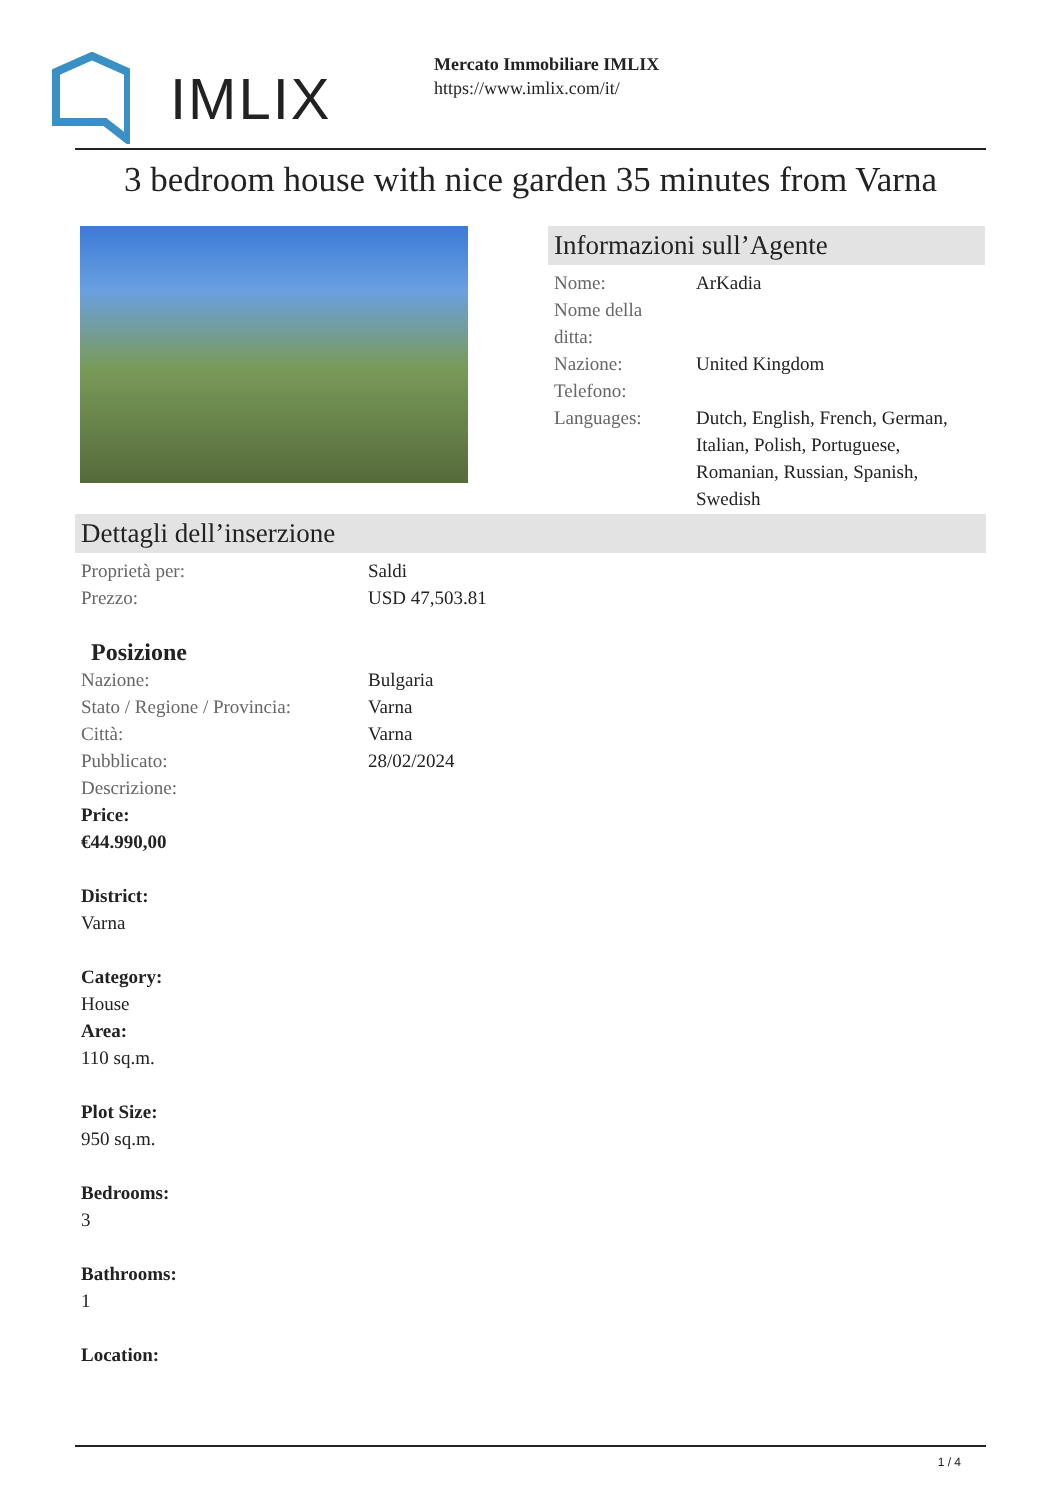IMLIX
Mercato Immobiliare IMLIX
https://www.imlix.com/it/
3 bedroom house with nice garden 35 minutes from Varna
Informazioni sull’Agente
| Nome: | ArKadia |
| Nome della ditta: | |
| Nazione: | United Kingdom |
| Telefono: | |
| Languages: | Dutch, English, French, German, Italian, Polish, Portuguese, Romanian, Russian, Spanish, Swedish |
Dettagli dell’inserzione
| Proprietà per: | Saldi |
| Prezzo: | USD 47,503.81 |
Posizione
| Nazione: | Bulgaria |
| Stato / Regione / Provincia: | Varna |
| Città: | Varna |
| Pubblicato: | 28/02/2024 |
| Descrizione: | |
Price:
€44.990,00
District:
Varna
Category:
House
Area:
110 sq.m.
Plot Size:
950 sq.m.
Bedrooms:
3
Bathrooms:
1
Location:
1 / 4